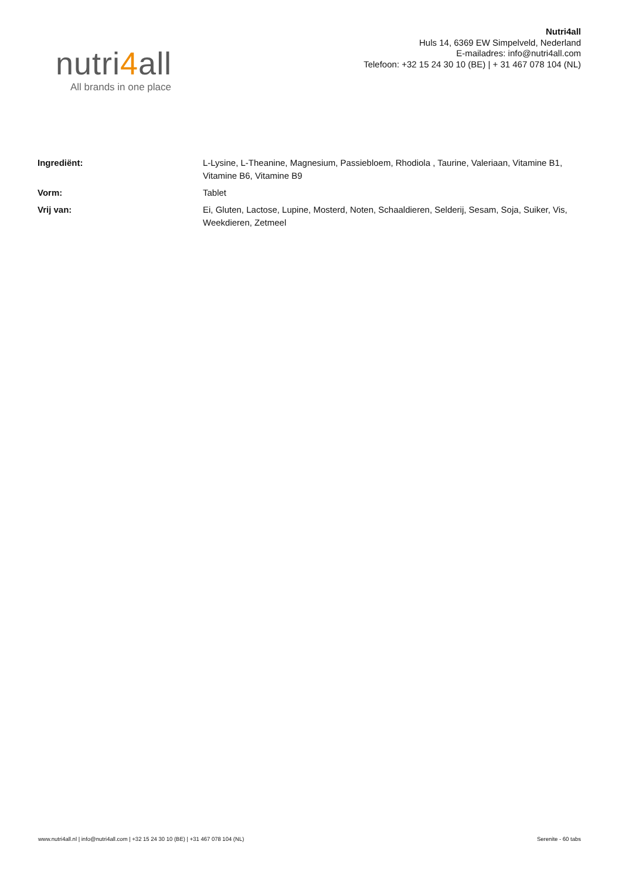nutri4all
All brands in one place
Nutri4all
Huls 14, 6369 EW Simpelveld, Nederland
E-mailadres: info@nutri4all.com
Telefoon: +32 15 24 30 10 (BE) | + 31 467 078 104 (NL)
| Ingrediënt: | L-Lysine, L-Theanine, Magnesium, Passiebloem, Rhodiola , Taurine, Valeriaan, Vitamine B1, Vitamine B6, Vitamine B9 |
| Vorm: | Tablet |
| Vrij van: | Ei, Gluten, Lactose, Lupine, Mosterd, Noten, Schaaldieren, Selderij, Sesam, Soja, Suiker, Vis, Weekdieren, Zetmeel |
www.nutri4all.nl | info@nutri4all.com | +32 15 24 30 10 (BE) | +31 467 078 104 (NL)
Serenite - 60 tabs